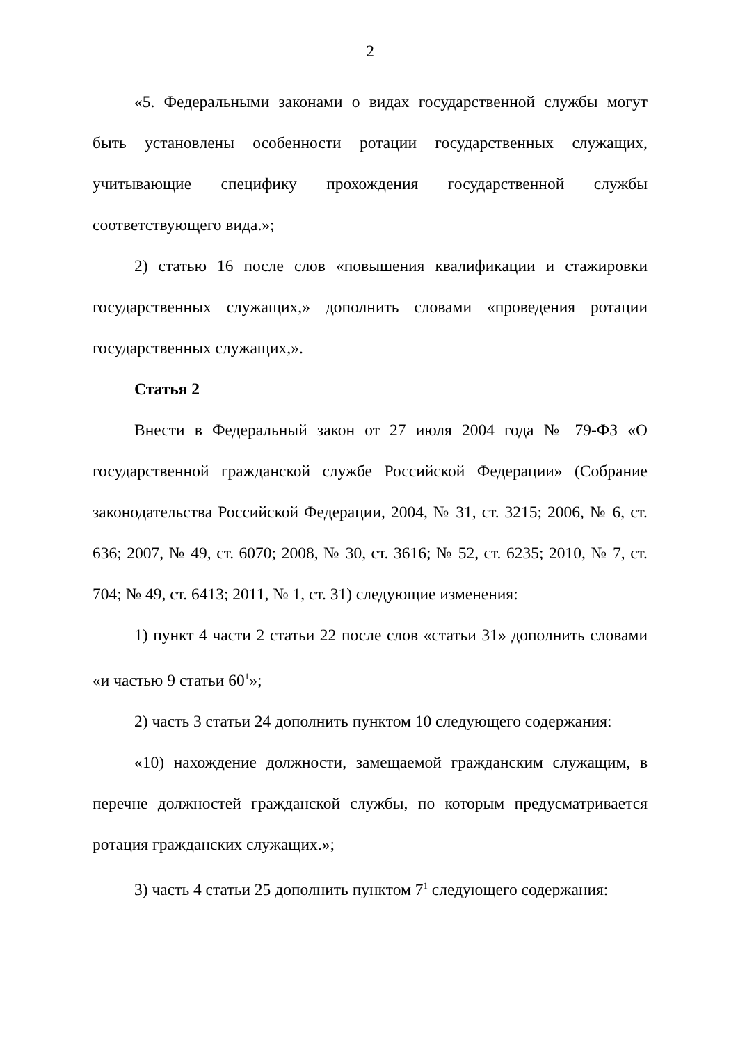2
«5. Федеральными законами о видах государственной службы могут быть установлены особенности ротации государственных служащих, учитывающие специфику прохождения государственной службы соответствующего вида.»;
2) статью 16 после слов «повышения квалификации и стажировки государственных служащих,» дополнить словами «проведения ротации государственных служащих,».
Статья 2
Внести в Федеральный закон от 27 июля 2004 года № 79-ФЗ «О государственной гражданской службе Российской Федерации» (Собрание законодательства Российской Федерации, 2004, № 31, ст. 3215; 2006, № 6, ст. 636; 2007, № 49, ст. 6070; 2008, № 30, ст. 3616; № 52, ст. 6235; 2010, № 7, ст. 704; № 49, ст. 6413; 2011, № 1, ст. 31) следующие изменения:
1) пункт 4 части 2 статьи 22 после слов «статьи 31» дополнить словами «и частью 9 статьи 60<sup>1</sup>»;
2) часть 3 статьи 24 дополнить пунктом 10 следующего содержания:
«10) нахождение должности, замещаемой гражданским служащим, в перечне должностей гражданской службы, по которым предусматривается ротация гражданских служащих.»;
3) часть 4 статьи 25 дополнить пунктом 7<sup>1</sup> следующего содержания: